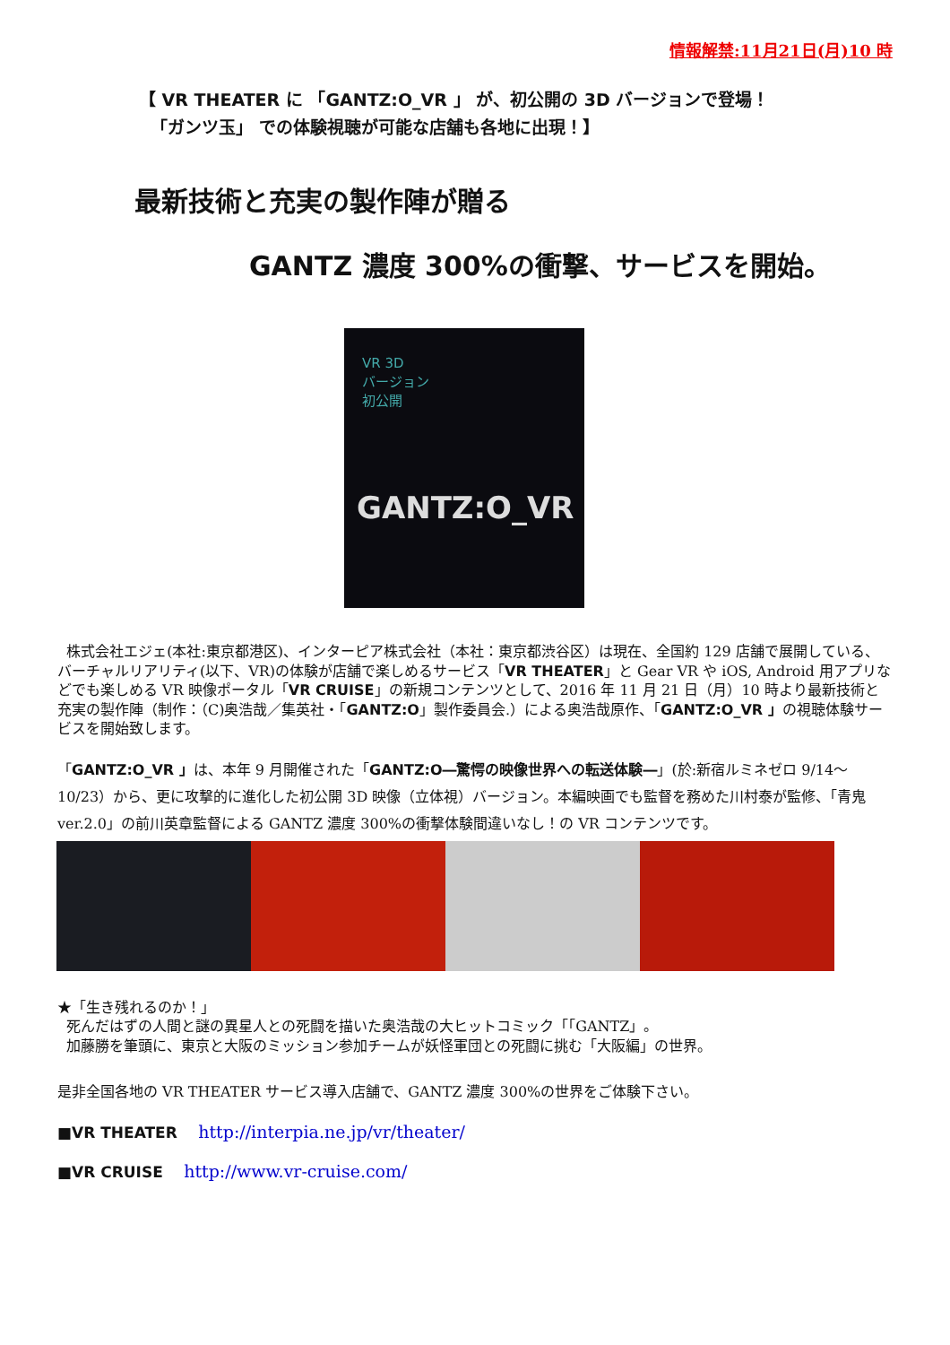情報解禁:11月21日(月)10 時
【 VR THEATER に 「GANTZ:O_VR 」 が、初公開の 3D バージョンで登場！
「ガンツ玉」 での体験視聴が可能な店舗も各地に出現！】
最新技術と充実の製作陣が贈る
GANTZ 濃度 300%の衝撃、サービスを開始。
VR 3D
バージョン
初公開
GANTZ:O_VR
株式会社エジェ(本社:東京都港区)、インターピア株式会社（本社：東京都渋谷区）は現在、全国約 129 店舗で展開している、バーチャルリアリティ(以下、VR)の体験が店舗で楽しめるサービス「VR THEATER」と Gear VR や iOS, Android 用アプリなどでも楽しめる VR 映像ポータル「VR CRUISE」の新規コンテンツとして、2016 年 11 月 21 日（月）10 時より最新技術と充実の製作陣（制作：（C)奥浩哉／集英社・「GANTZ:O」製作委員会.）による奥浩哉原作、「GANTZ:O_VR 」の視聴体験サービスを開始致します。
「GANTZ:O_VR 」は、本年 9 月開催された「GANTZ:O―驚愕の映像世界への転送体験―」(於:新宿ルミネゼロ 9/14～10/23）から、更に攻撃的に進化した初公開 3D 映像（立体視）バージョン。本編映画でも監督を務めた川村泰が監修、「青鬼 ver.2.0」の前川英章監督による GANTZ 濃度 300%の衝撃体験間違いなし！の VR コンテンツです。
★「生き残れるのか！」
死んだはずの人間と謎の異星人との死闘を描いた奥浩哉の大ヒットコミック「「GANTZ」。
加藤勝を筆頭に、東京と大阪のミッション参加チームが妖怪軍団との死闘に挑む「大阪編」の世界。
是非全国各地の VR THEATER サービス導入店舗で、GANTZ 濃度 300%の世界をご体験下さい。
■VR THEATER http://interpia.ne.jp/vr/theater/
■VR CRUISE http://www.vr-cruise.com/